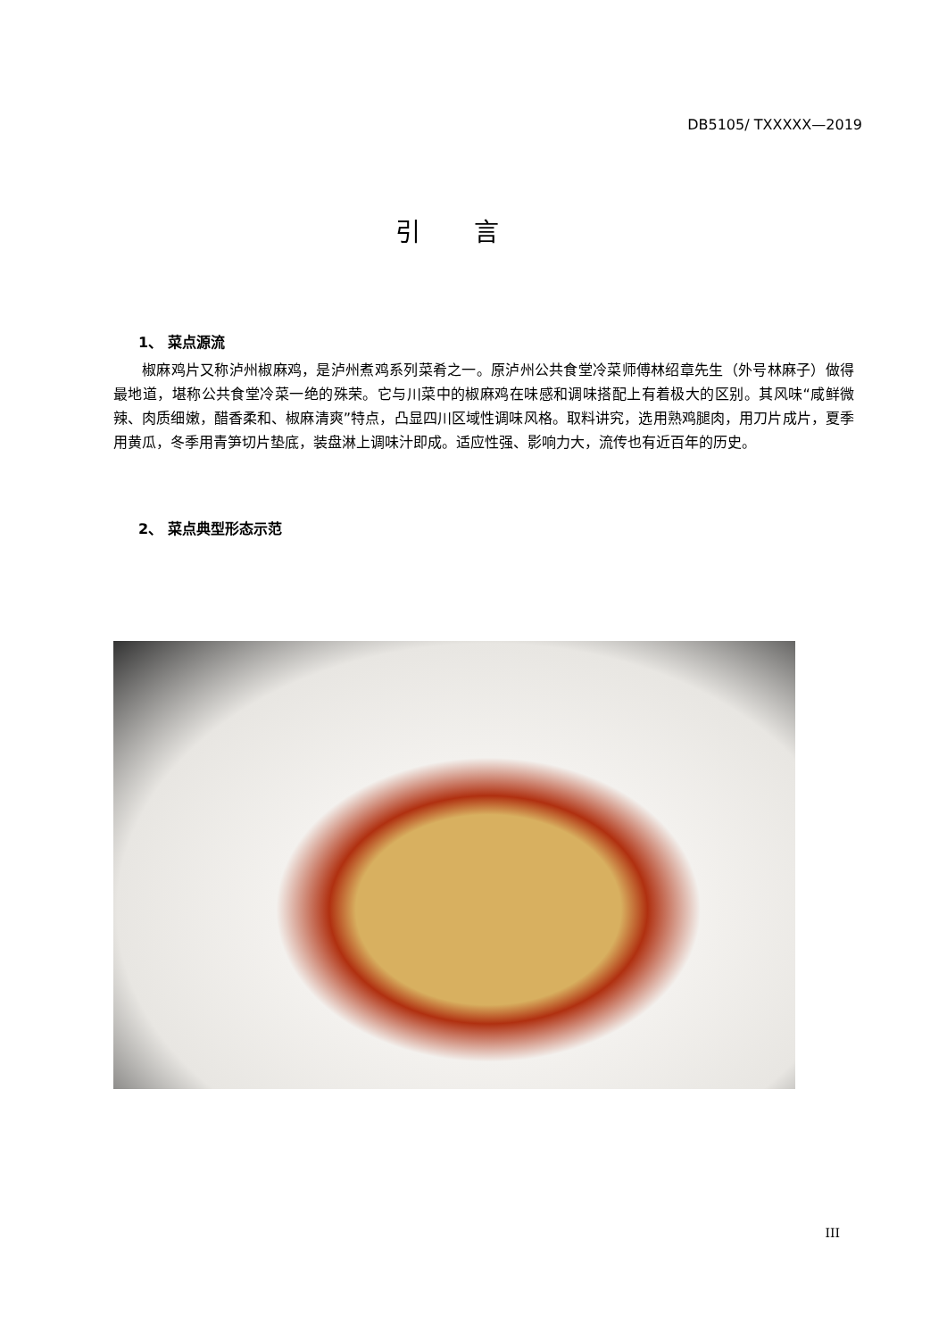DB5105/ TXXXXX—2019
引言
1、 菜点源流
椒麻鸡片又称泸州椒麻鸡，是泸州煮鸡系列菜肴之一。原泸州公共食堂冷菜师傅林绍章先生（外号林麻子）做得最地道，堪称公共食堂冷菜一绝的殊荣。它与川菜中的椒麻鸡在味感和调味搭配上有着极大的区别。其风味“咸鲜微辣、肉质细嫩，醋香柔和、椒麻清爽”特点，凸显四川区域性调味风格。取料讲究，选用熟鸡腿肉，用刀片成片，夏季用黄瓜，冬季用青笋切片垫底，装盘淋上调味汁即成。适应性强、影响力大，流传也有近百年的历史。
2、 菜点典型形态示范
III